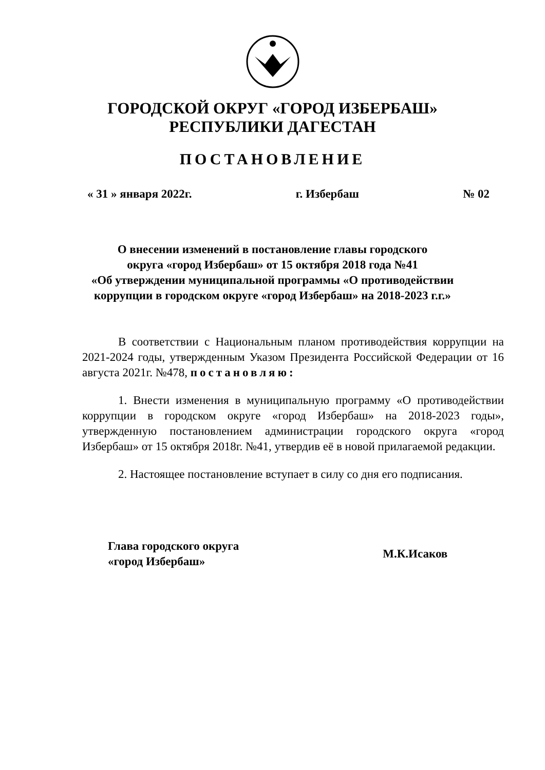ГОРОДСКОЙ ОКРУГ «ГОРОД ИЗБЕРБАШ»
РЕСПУБЛИКИ ДАГЕСТАН
ПОСТАНОВЛЕНИЕ
« 31 » января 2022г. г. Избербаш № 02
О внесении изменений в постановление главы городского
округа «город Избербаш» от 15 октября 2018 года №41
«Об утверждении муниципальной программы «О противодействии
коррупции в городском округе «город Избербаш» на 2018-2023 г.г.»
В соответствии с Национальным планом противодействия коррупции на 2021-2024 годы, утвержденным Указом Президента Российской Федерации от 16 августа 2021г. №478, постановляю:
1. Внести изменения в муниципальную программу «О противодействии коррупции в городском округе «город Избербаш» на 2018-2023 годы», утвержденную постановлением администрации городского округа «город Избербаш» от 15 октября 2018г. №41, утвердив её в новой прилагаемой редакции.
2. Настоящее постановление вступает в силу со дня его подписания.
Глава городского округа
«город Избербаш»
М.К.Исаков